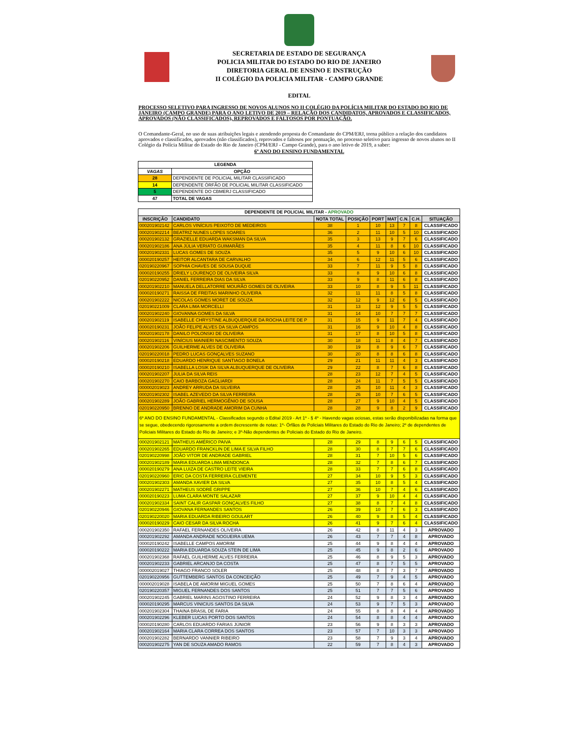SECRETARIA DE ESTADO DE SEGURANÇA
POLICIA MILITAR DO ESTADO DO RIO DE JANEIRO
DIRETORIA GERAL DE ENSINO E INSTRUÇÃO
II COLÉGIO DA POLICIA MILITAR - CAMPO GRANDE
EDITAL
PROCESSO SELETIVO PARA INGRESSO DE NOVOS ALUNOS NO II COLÉGIO DA POLÍCIA MILITAR DO ESTADO DO RIO DE JANEIRO (CAMPO GRANDE) PARA O ANO LETIVO DE 2019 – RELAÇÃO DOS CANDIDATOS, APROVADOS E CLASSIFICADOS, APROVADOS (NÃO CLASSIFICADOS), REPROVADOS E FALTOSOS POR PONTUAÇÃO.
O Comandante-Geral, no uso de suas atribuições legais e atendendo proposta do Comandante do CPM/ERJ, torna público a relação dos candidatos aprovados e classificados, aprovados (não classificados), reprovados e faltosos por pontuação, no processo seletivo para ingresso de novos alunos no II Colégio da Polícia Militar do Estado do Rio de Janeiro (CPM/ERJ - Campo Grande), para o ano letivo de 2019, a saber:
6º ANO DO ENSINO FUNDAMENTAL
| LEGENDA | |
| --- | --- |
| VAGAS | OPÇÃO |
| 28 | DEPENDENTE DE POLICIAL MILITAR CLASSIFICADO |
| 14 | DEPENDENTE ÓRFÃO DE POLICIAL MILITAR CLASSIFICADO |
| 5 | DEPENDENTE DO CBMERJ CLASSIFICADO |
| 47 | TOTAL DE VAGAS |
| DEPENDENTE DE POLICIAL MILITAR - APROVADO | | | | | | | | |
| --- | --- | --- | --- | --- | --- | --- | --- | --- |
| INSCRIÇÃO | CANDIDATO | NOTA TOTAL | POSIÇÃO | PORT | MAT | C.N. | C.H. | SITUAÇÃO |
| 000201902142 | CARLOS VINÍCIUS PEIXOTO DE MEDEIROS | 38 | 1 | 10 | 13 | 7 | 8 | CLASSIFICADO |
| 000201902214 | BEATRIZ NUNES LOPES SOARES | 36 | 2 | 11 | 10 | 5 | 10 | CLASSIFICADO |
| 000201902132 | GRAZIELLE EDUARDA WAKSMAN DA SILVA | 35 | 3 | 13 | 9 | 7 | 6 | CLASSIFICADO |
| 000201902186 | ANA JÚLIA VERIATO GUIMARÃES | 35 | 4 | 11 | 8 | 6 | 10 | CLASSIFICADO |
| 000201902331 | LUCAS GOMES DE SOUZA | 35 | 5 | 9 | 10 | 6 | 10 | CLASSIFICADO |
| 000020190257 | HEITOR ALCANTARA DE CARVALHO | 34 | 6 | 12 | 11 | 5 | 6 | CLASSIFICADO |
| 020190220967 | SOPHIA CHAVES DE SOUSA DUQUE | 33 | 7 | 11 | 9 | 5 | 8 | CLASSIFICADO |
| 000020190255 | DRIELY LOURENÇO DE OLIVEIRA SILVA | 33 | 8 | 9 | 10 | 6 | 8 | CLASSIFICADO |
| 020190220952 | DANIEL FERREIRA DIAS DA SILVA | 33 | 9 | 8 | 11 | 6 | 8 | CLASSIFICADO |
| 000201902210 | MANUELA DELLATORRE MOURÃO GOMES DE OLIVEIRA | 33 | 10 | 8 | 9 | 5 | 11 | CLASSIFICADO |
| 000020190271 | RAISSA DE FREITAS MARINHO OLIVEIRA | 32 | 11 | 11 | 8 | 5 | 8 | CLASSIFICADO |
| 000201902222 | NICOLAS GOMES MORET DE SOUZA | 32 | 12 | 9 | 12 | 6 | 5 | CLASSIFICADO |
| 020190221009 | CLARA LIMA MORCELLI | 31 | 13 | 12 | 9 | 5 | 5 | CLASSIFICADO |
| 000201902240 | GIOVANNA GOMES DA SILVA | 31 | 14 | 10 | 7 | 7 | 7 | CLASSIFICADO |
| 000201902119 | ISABELLE CHRYSTINE ALBUQUERQUE DA ROCHA LEITE DE P | 31 | 15 | 9 | 11 | 7 | 4 | CLASSIFICADO |
| 000020190231 | JOÃO FELIPE ALVES DA SILVA CAMPOS | 31 | 16 | 9 | 10 | 4 | 8 | CLASSIFICADO |
| 000201902178 | DANILO POLONSKI DE OLIVEIRA | 31 | 17 | 8 | 10 | 5 | 8 | CLASSIFICADO |
| 000201902116 | VINÍCIUS MAINIERI NASCIMENTO SOUZA | 30 | 18 | 11 | 8 | 4 | 7 | CLASSIFICADO |
| 000201902206 | GUILHERME ALVES DE OLIVEIRA | 30 | 19 | 8 | 9 | 6 | 7 | CLASSIFICADO |
| 020190220018 | PEDRO LUCAS GONÇALVES SUZANO | 30 | 20 | 8 | 8 | 6 | 8 | CLASSIFICADO |
| 000020190218 | EDUARDO HENRIQUE SANTIAGO BONELA | 29 | 21 | 11 | 11 | 4 | 3 | CLASSIFICADO |
| 000020190210 | ISABELLA LOSIK DA SILVA ALBUQUERQUE DE OLIVEIRA | 29 | 22 | 8 | 7 | 6 | 8 | CLASSIFICADO |
| 000201902207 | JULIA DA SILVA REIS | 28 | 23 | 12 | 7 | 4 | 5 | CLASSIFICADO |
| 000201902270 | CAIO BARBOZA GAGLIARDI | 28 | 24 | 11 | 7 | 5 | 5 | CLASSIFICADO |
| 000002019023 | ANDREY ARRUDA DA SILVEIRA | 28 | 25 | 10 | 11 | 4 | 3 | CLASSIFICADO |
| 000201902302 | ISABEL AZEVEDO DA SILVA FERREIRA | 28 | 26 | 10 | 7 | 6 | 5 | CLASSIFICADO |
| 000201902289 | JOÃO GABRIEL HERMOGÊNIO DE SOUSA | 28 | 27 | 9 | 10 | 4 | 5 | CLASSIFICADO |
| 020190220950 | BRENNO DE ANDRADE AMORIM DA CUNHA | 28 | 28 | 9 | 8 | 2 | 9 | CLASSIFICADO |
| 6º ANO DO ENSINO FUNDAMENTAL - Classificados segundo o Edital 2019 - Art 1º - § 4º - Havendo vagas ociosas, estas serão disponibilizadas na forma que se segue, obedecendo rigorosamente a ordem decrescente de notas: 1º- Órfãos de Policiais Militares do Estado do Rio de Janeiro; 2º de dependentes de Policiais Militares do Estado do Rio de Janeiro; e 3º-Não dependentes de Policiais do Estado do Rio de Janeiro. | | | | | | | | |
| 000201902121 | MATHEUS AMÉRICO PAIVA | 28 | 29 | 8 | 9 | 6 | 5 | CLASSIFICADO |
| 000201902265 | EDUARDO FRANCKLIN DE LIMA E SILVA FILHO | 28 | 30 | 8 | 7 | 7 | 6 | CLASSIFICADO |
| 020190220998 | JOÃO VITOR DE ANDRADE GABRIEL | 28 | 31 | 7 | 10 | 5 | 6 | CLASSIFICADO |
| 000201902189 | MARIA EDUARDA LIMA MENDONCA | 28 | 32 | 7 | 8 | 6 | 7 | CLASSIFICADO |
| 000020190279 | ANA LUIZA DE CASTRO LEITE VIEIRA | 28 | 33 | 7 | 7 | 6 | 8 | CLASSIFICADO |
| 020190220960 | ERIC DA COSTA FERREIRA CLEMENTE | 27 | 34 | 10 | 9 | 5 | 3 | CLASSIFICADO |
| 000201902303 | AMANDA XAVIER DA SILVA | 27 | 35 | 10 | 8 | 5 | 4 | CLASSIFICADO |
| 000201902271 | MATHEUS SODRÉ GRIPPE | 27 | 36 | 10 | 7 | 4 | 6 | CLASSIFICADO |
| 000020190223 | LUMA CLARA MONTE SALAZAR | 27 | 37 | 9 | 10 | 4 | 4 | CLASSIFICADO |
| 000201902334 | SAINT CALIR GASPAR GONÇALVES FILHO | 27 | 38 | 8 | 7 | 4 | 8 | CLASSIFICADO |
| 020190220946 | GIOVANA FERNANDES SANTOS | 26 | 39 | 10 | 7 | 6 | 3 | CLASSIFICADO |
| 020190220020 | MARIA EDUARDA RIBEIRO GOULART | 26 | 40 | 9 | 8 | 5 | 4 | CLASSIFICADO |
| 000020190229 | CAIO CESAR DA SILVA ROCHA | 26 | 41 | 9 | 7 | 6 | 4 | CLASSIFICADO |
| 000201902350 | RAFAEL FERNANDES OLIVEIRA | 26 | 42 | 8 | 11 | 4 | 3 | APROVADO |
| 000201902292 | AMANDA ANDRADE NOGUEIRA UEMA | 26 | 43 | 7 | 7 | 4 | 8 | APROVADO |
| 000020190242 | ISABELLE CAMPOS AMORIM | 25 | 44 | 9 | 8 | 4 | 4 | APROVADO |
| 000020190222 | MARIA EDUARDA SOUZA STEIN DE LIMA | 25 | 45 | 9 | 8 | 2 | 6 | APROVADO |
| 000201902368 | RAFAEL GUILHERME ALVES FERREIRA | 25 | 46 | 8 | 9 | 5 | 3 | APROVADO |
| 000201902233 | GABRIEL ARCANJO DA COSTA | 25 | 47 | 8 | 7 | 5 | 5 | APROVADO |
| 000002019027 | THIAGO FRANCO SOLER | 25 | 48 | 8 | 7 | 3 | 7 | APROVADO |
| 020190220956 | GUTTEMBERG SANTOS DA CONCEIÇÃO | 25 | 49 | 7 | 9 | 4 | 5 | APROVADO |
| 000002019028 | ISABELA DE AMORIM MIGUEL GOMES | 25 | 50 | 7 | 8 | 6 | 4 | APROVADO |
| 020190220357 | MIGUEL FERNANDES DOS SANTOS | 25 | 51 | 7 | 7 | 5 | 6 | APROVADO |
| 000201902245 | GABRIEL MARINS AGOSTINO FERREIRA | 24 | 52 | 9 | 8 | 3 | 4 | APROVADO |
| 000020190295 | MARCUS VINICIUS SANTOS DA SILVA | 24 | 53 | 9 | 7 | 5 | 3 | APROVADO |
| 000201902304 | THAINA BRASIL DE FARIA | 24 | 55 | 8 | 8 | 4 | 4 | APROVADO |
| 000201902296 | KLEBER LUCAS PORTO DOS SANTOS | 24 | 54 | 8 | 8 | 4 | 4 | APROVADO |
| 000020190280 | CARLOS EDUARDO FARIAS JÚNIOR | 23 | 56 | 9 | 8 | 3 | 3 | APROVADO |
| 000201902164 | MARIA CLARA CORREA DOS SANTOS | 23 | 57 | 7 | 10 | 3 | 3 | APROVADO |
| 000201902282 | BERNARDO VANNIER RIBEIRO | 23 | 58 | 7 | 9 | 3 | 4 | APROVADO |
| 000201902275 | YAN DE SOUZA AMADO RAMOS | 22 | 59 | 7 | 8 | 4 | 3 | APROVADO |